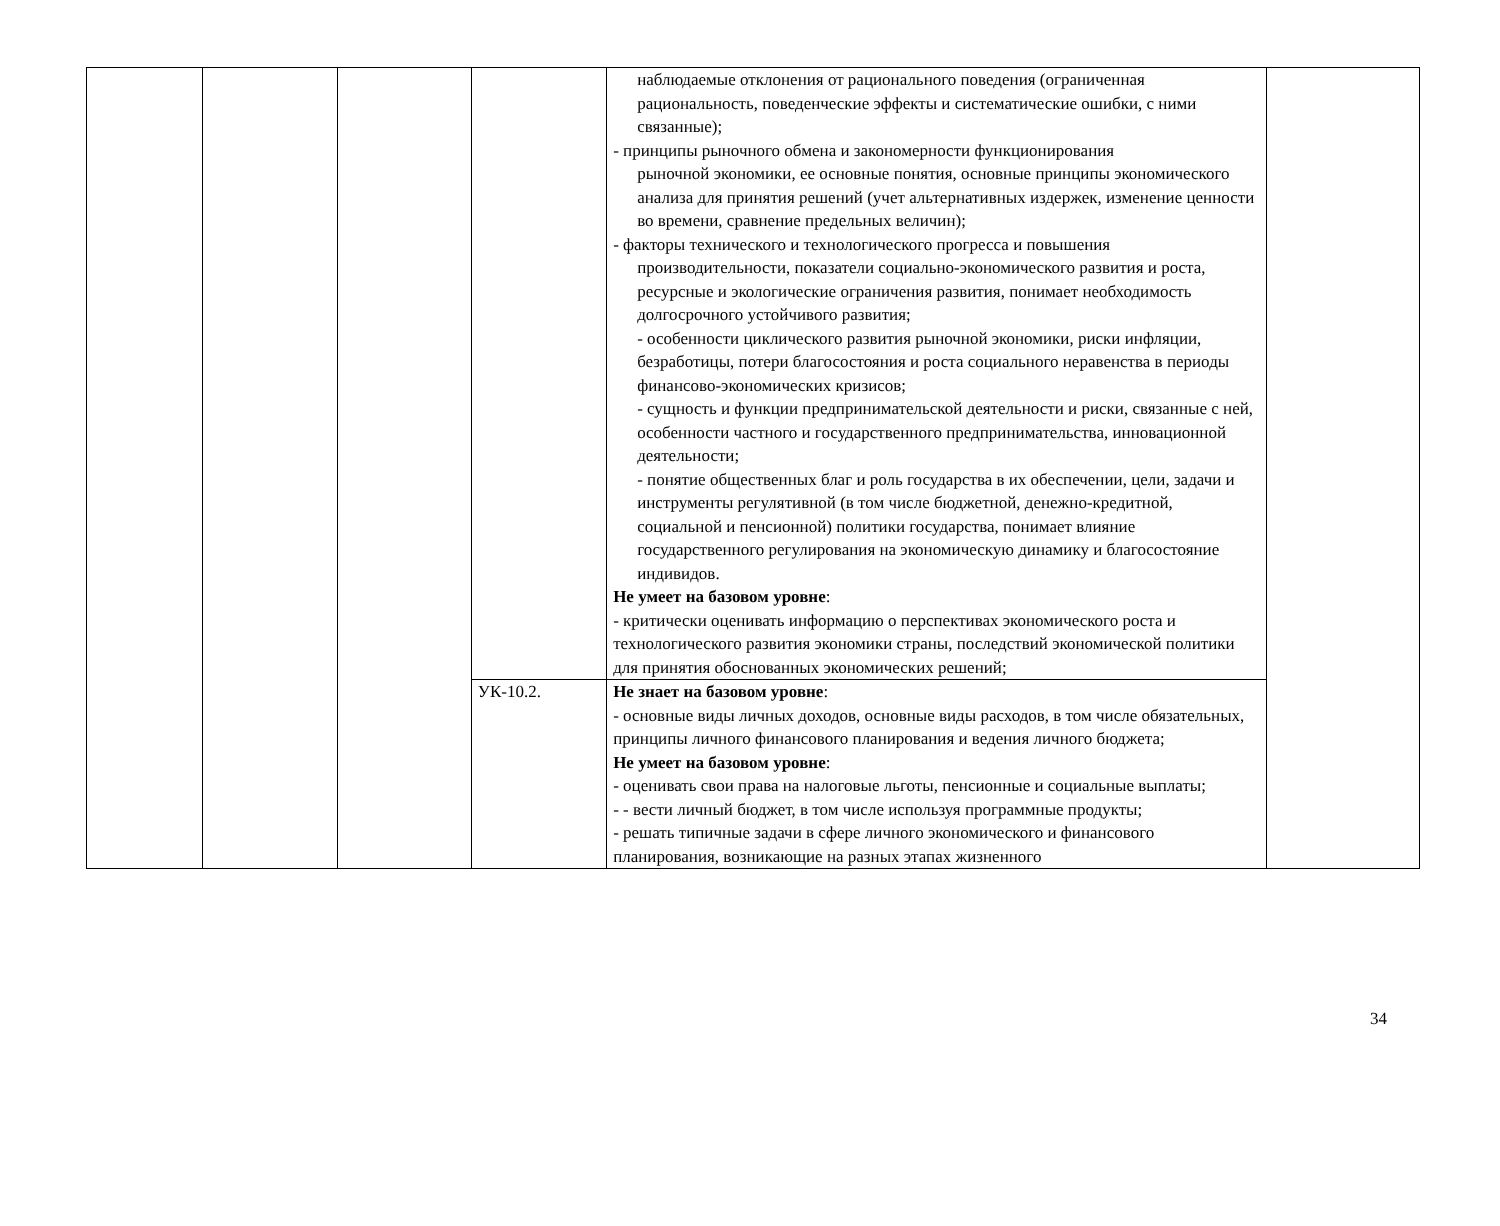| | | | | наблюдаемые отклонения от рационального поведения (ограниченная рациональность, поведенческие эффекты и систематические ошибки, с ними связанные); - принципы рыночного обмена и закономерности функционирования рыночной экономики, ее основные понятия, основные принципы экономического анализа для принятия решений (учет альтернативных издержек, изменение ценности во времени, сравнение предельных величин); - факторы технического и технологического прогресса и повышения производительности, показатели социально-экономического развития и роста, ресурсные и экологические ограничения развития, понимает необходимость долгосрочного устойчивого развития; - особенности циклического развития рыночной экономики, риски инфляции, безработицы, потери благосостояния и роста социального неравенства в периоды финансово-экономических кризисов; - сущность и функции предпринимательской деятельности и риски, связанные с ней, особенности частного и государственного предпринимательства, инновационной деятельности; - понятие общественных благ и роль государства в их обеспечении, цели, задачи и инструменты регулятивной (в том числе бюджетной, денежно-кредитной, социальной и пенсионной) политики государства, понимает влияние государственного регулирования на экономическую динамику и благосостояние индивидов. Не умеет на базовом уровне : - критически оценивать информацию о перспективах экономического роста и технологического развития экономики страны, последствий экономической политики для принятия обоснованных экономических решений; | |
| | | | УК-10.2. | Не знает на базовом уровне : - основные виды личных доходов, основные виды расходов, в том числе обязательных, принципы личного финансового планирования и ведения личного бюджета; Не умеет на базовом уровне : - оценивать свои права на налоговые льготы, пенсионные и социальные выплаты; - - вести личный бюджет, в том числе используя программные продукты; - решать типичные задачи в сфере личного экономического и финансового планирования, возникающие на разных этапах жизненного | |
34